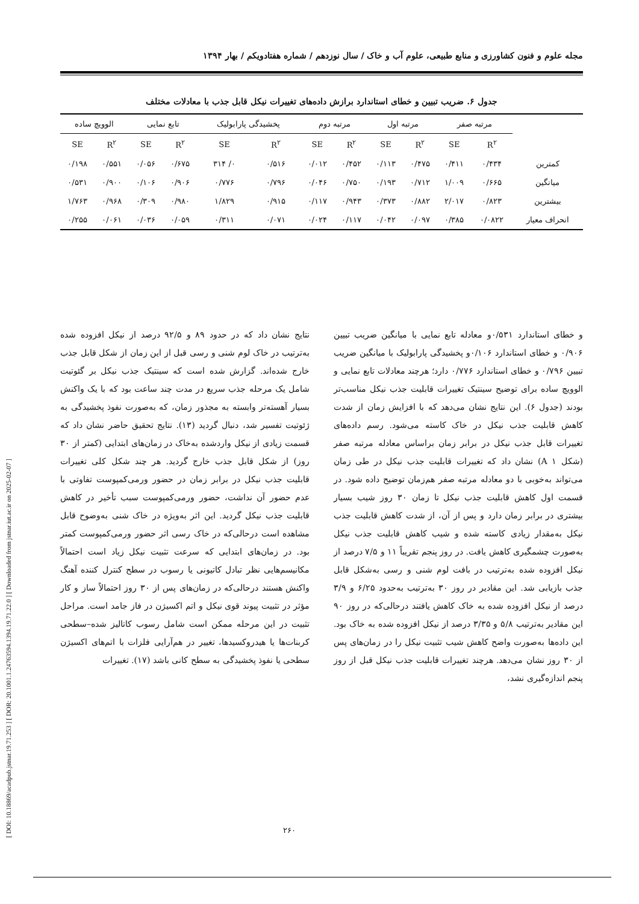[ DOI: 10.18869/acadpub.jstnar.19.71.253 ] [ DOR: 20.1001.1.24763594.1394.19.71.22.0 ] [ Downloaded from jstnar.iut.ac.ir on 2025-02-07 ]
مجله علوم و فنون کشاورزی و منابع طبیعی، علوم آب و خاک / سال نوزدهم / شماره هفتادویکم / بهار ۱۳۹۴
جدول ۶. ضریب تبیین و خطای استاندارد برازش داده‌های تغییرات نیکل قابل جذب با معادلات مختلف
| | مرتبه صفر | | مرتبه اول | | مرتبه دوم | | پخشیدگی پارابولیک | | تابع نمایی | | الوویچ ساده | |
| --- | --- | --- | --- | --- | --- | --- | --- | --- | --- | --- | --- | --- |
| | R<sup>۲</sup> | SE | R<sup>۲</sup> | SE | R<sup>۲</sup> | SE | R<sup>۲</sup> | SE | R<sup>۲</sup> | SE | R<sup>۲</sup> | SE |
| کمترین | ۰/۴۳۴ | ۰/۴۱۱ | ۰/۴۷۵ | ۰/۱۱۳ | ۰/۴۵۲ | ۰/۰۱۲ | ۰/۵۱۶ | ۰/ ۳۱۴ | ۰/۶۷۵ | ۰/۰۵۶ | ۰/۵۵۱ | ۰/۱۹۸ |
| میانگین | ۰/۶۶۵ | ۱/۰۰۹ | ۰/۷۱۲ | ۰/۱۹۳ | ۰/۷۵۰ | ۰/۰۴۶ | ۰/۷۹۶ | ۰/۷۷۶ | ۰/۹۰۶ | ۰/۱۰۶ | ۰/۹۰۰ | ۰/۵۳۱ |
| بیشترین | ۰/۸۲۳ | ۲/۰۱۷ | ۰/۸۸۲ | ۰/۳۷۳ | ۰/۹۴۳ | ۰/۱۱۷ | ۰/۹۱۵ | ۱/۸۲۹ | ۰/۹۸۰ | ۰/۳۰۹ | ۰/۹۶۸ | ۱/۷۶۳ |
| انحراف معیار | ۰/۰۸۲۲ | ۰/۳۸۵ | ۰/۰۹۷ | ۰/۰۴۲ | ۰/۱۱۷ | ۰/۰۲۴ | ۰/۰۷۱ | ۰/۳۱۱ | ۰/۰۵۹ | ۰/۰۳۶ | ۰/۰۶۱ | ۰/۲۵۵ |
و خطای استاندارد ۰/۵۳۱و معادله تابع نمایی با میانگین ضریب تبیین ۰/۹۰۶ و خطای استاندارد ۰/۱۰۶و پخشیدگی پارابولیک با میانگین ضریب تبیین ۰/۷۹۶ و خطای استاندارد ۰/۷۷۶ دارد؛ هرچند معادلات تابع نمایی و الوویچ ساده برای توضیح سینتیک تغییرات قابلیت جذب نیکل مناسب‌تر بودند (جدول ۶). این نتایج نشان می‌دهد که با افزایش زمان از شدت کاهش قابلیت جذب نیکل در خاک کاسته می‌شود. رسم داده‌های تغییرات قابل جذب نیکل در برابر زمان براساس معادله مرتبه صفر (شکل A ۱) نشان داد که تغییرات قابلیت جذب نیکل در طی زمان می‌تواند به‌خوبی با دو معادله مرتبه صفر هم‌زمان توضیح داده شود. در قسمت اول کاهش قابلیت جذب نیکل تا زمان ۳۰ روز شیب بسیار بیشتری در برابر زمان دارد و پس از آن، از شدت کاهش قابلیت جذب نیکل به‌مقدار زیادی کاسته شده و شیب کاهش قابلیت جذب نیکل به‌صورت چشمگیری کاهش یافت. در روز پنجم تقریباً ۱۱ و ۷/۵ درصد از نیکل افزوده شده به‌ترتیب در بافت لوم شنی و رسی به‌شکل قابل جذب بازیابی شد. این مقادیر در روز ۳۰ به‌ترتیب به‌حدود ۶/۲۵ و ۳/۹ درصد از نیکل افزوده شده به خاک کاهش یافتند درحالی‌که در روز ۹۰ این مقادیر به‌ترتیب ۵/۸ و ۳/۳۵ درصد از نیکل افزوده شده به خاک بود. این داده‌ها به‌صورت واضح کاهش شیب تثبیت نیکل را در زمان‌های پس از ۳۰ روز نشان می‌دهد. هرچند تغییرات قابلیت جذب نیکل قبل از روز پنجم اندازه‌گیری نشد،
نتایج نشان داد که در حدود ۸۹ و ۹۲/۵ درصد از نیکل افزوده شده به‌ترتیب در خاک لوم شنی و رسی قبل از این زمان از شکل قابل جذب خارج شده‌اند. گزارش شده است که سینتیک جذب نیکل بر گئوتیت شامل یک مرحله جذب سریع در مدت چند ساعت بود که با یک واکنش بسیار آهسته‌تر وابسته به مجذور زمان، که به‌صورت نفوذ پخشیدگی به ژئوتیت تفسیر شد، دنبال گردید (۱۳). نتایج تحقیق حاضر نشان داد که قسمت زیادی از نیکل واردشده به‌خاک در زمان‌های ابتدایی (کمتر از ۳۰ روز) از شکل قابل جذب خارج گردید. هر چند شکل کلی تغییرات قابلیت جذب نیکل در برابر زمان در حضور ورمی‌کمپوست تفاوتی با عدم حضور آن نداشت، حضور ورمی‌کمپوست سبب تأخیر در کاهش قابلیت جذب نیکل گردید. این اثر به‌ویژه در خاک شنی به‌وضوح قابل مشاهده است درحالی‌که در خاک رسی اثر حضور ورمی‌کمپوست کمتر بود. در زمان‌های ابتدایی که سرعت تثبیت نیکل زیاد است احتمالاً مکانیسم‌هایی نظر تبادل کاتیونی یا رسوب در سطح کنترل کننده آهنگ واکنش هستند درحالی‌که در زمان‌های پس از ۳۰ روز احتمالاً ساز و کار مؤثر در تثبیت پیوند قوی نیکل و اتم اکسیژن در فاز جامد است. مراحل تثبیت در این مرحله ممکن است شامل رسوب کاتالیز شده–سطحی کربنات‌ها یا هیدروکسیدها، تغییر در هم‌آرایی فلزات با اتم‌های اکسیژن سطحی یا نفوذ پخشیدگی به سطح کانی باشد (۱۷). تغییرات
۲۶۰